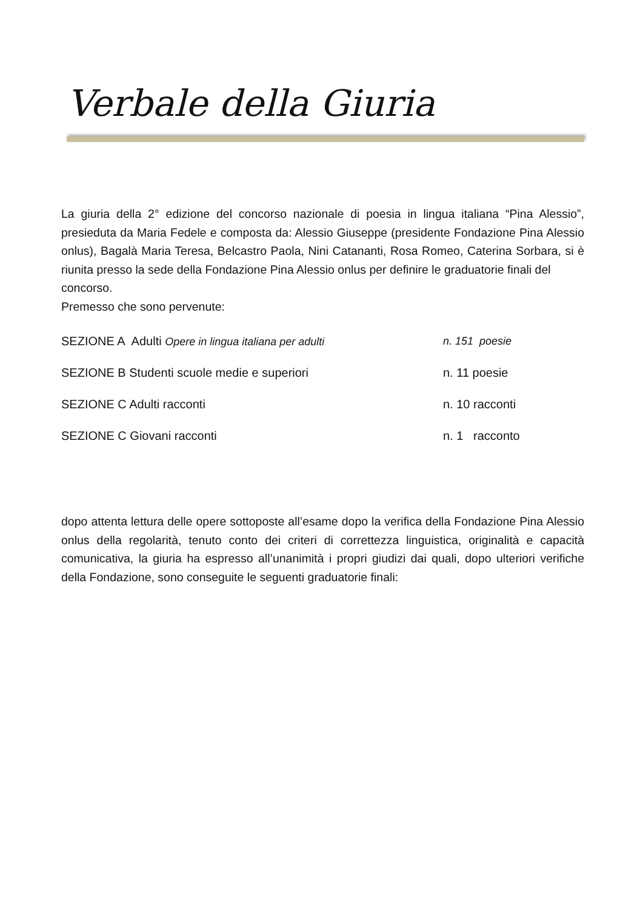Verbale della Giuria
La giuria della 2° edizione del concorso nazionale di poesia in lingua italiana “Pina Alessio”, presieduta da Maria Fedele e composta da: Alessio Giuseppe (presidente Fondazione Pina Alessio onlus), Bagalà Maria Teresa, Belcastro Paola, Nini Catananti, Rosa Romeo, Caterina Sorbara, si è riunita presso la sede della Fondazione Pina Alessio onlus per definire le graduatorie finali del
concorso.
Premesso che sono pervenute:
SEZIONE A Adulti Opere in lingua italiana per adulti n. 151 poesie
SEZIONE B Studenti scuole medie e superiori n. 11 poesie
SEZIONE C Adulti racconti n. 10 racconti
SEZIONE C Giovani racconti n. 1 racconto
dopo attenta lettura delle opere sottoposte all’esame dopo la verifica della Fondazione Pina Alessio onlus della regolarità, tenuto conto dei criteri di correttezza linguistica, originalità e capacità comunicativa, la giuria ha espresso all’unanimità i propri giudizi dai quali, dopo ulteriori verifiche della Fondazione, sono conseguite le seguenti graduatorie finali: